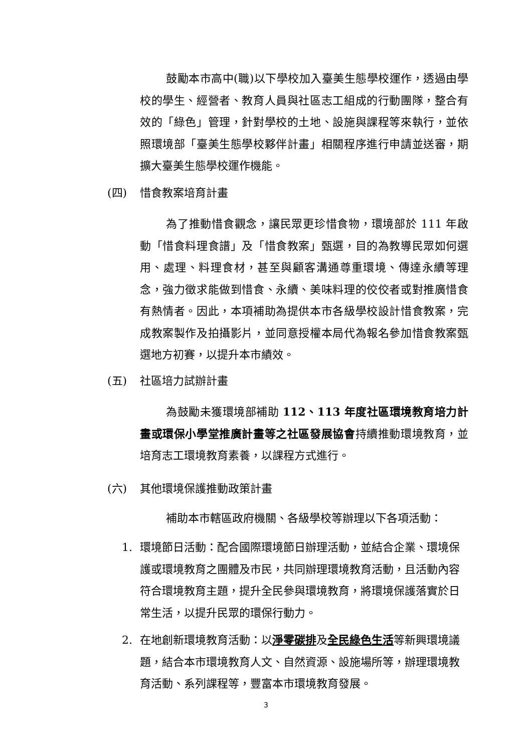鼓勵本市高中(職)以下學校加入臺美生態學校運作，透過由學校的學生、經營者、教育人員與社區志工組成的行動團隊，整合有效的「綠色」管理，針對學校的土地、設施與課程等來執行，並依照環境部「臺美生態學校夥伴計畫」相關程序進行申請並送審，期擴大臺美生態學校運作機能。
(四) 惜食教案培育計畫
為了推動惜食觀念，讓民眾更珍惜食物，環境部於 111 年啟動「惜食料理食譜」及「惜食教案」甄選，目的為教導民眾如何選用、處理、料理食材，甚至與顧客溝通尊重環境、傳達永續等理念，強力徵求能做到惜食、永續、美味料理的佼佼者或對推廣惜食有熱情者。因此，本項補助為提供本市各級學校設計惜食教案，完成教案製作及拍攝影片，並同意授權本局代為報名參加惜食教案甄選地方初賽，以提升本市績效。
(五) 社區培力試辦計畫
為鼓勵未獲環境部補助 112、113 年度社區環境教育培力計畫或環保小學堂推廣計畫等之社區發展協會持續推動環境教育，並培育志工環境教育素養，以課程方式進行。
(六) 其他環境保護推動政策計畫
補助本市轄區政府機關、各級學校等辦理以下各項活動：
1. 環境節日活動：配合國際環境節日辦理活動，並結合企業、環境保護或環境教育之團體及市民，共同辦理環境教育活動，且活動內容符合環境教育主題，提升全民參與環境教育，將環境保護落實於日常生活，以提升民眾的環保行動力。
2. 在地創新環境教育活動：以淨零碳排及全民綠色生活等新興環境議題，結合本市環境教育人文、自然資源、設施場所等，辦理環境教育活動、系列課程等，豐富本市環境教育發展。
3